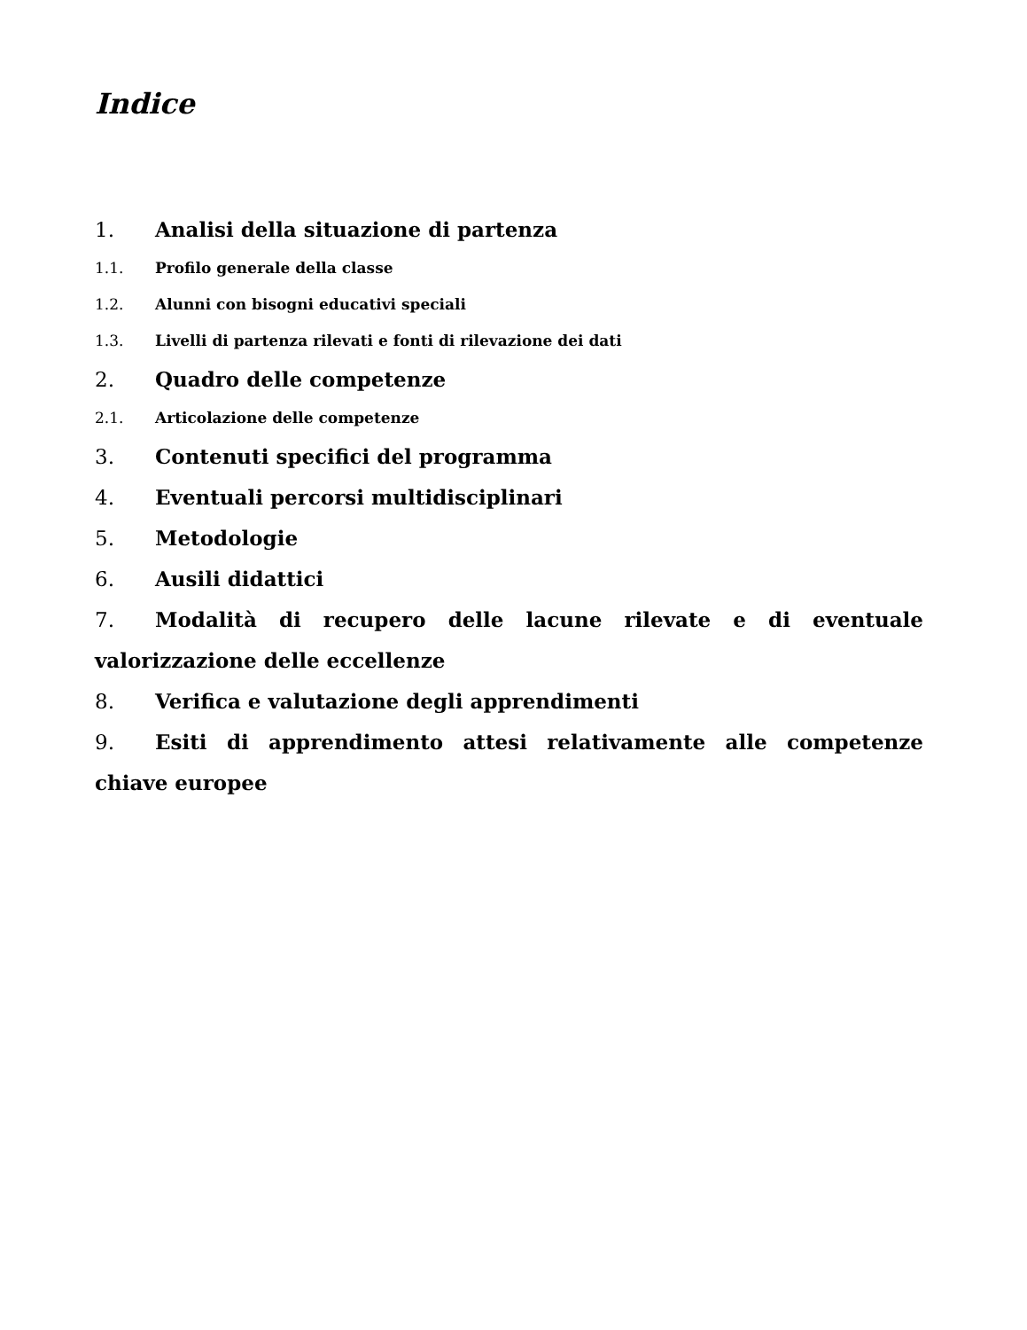Indice
1. Analisi della situazione di partenza
1.1. Profilo generale della classe
1.2. Alunni con bisogni educativi speciali
1.3. Livelli di partenza rilevati e fonti di rilevazione dei dati
2. Quadro delle competenze
2.1. Articolazione delle competenze
3. Contenuti specifici del programma
4. Eventuali percorsi multidisciplinari
5. Metodologie
6. Ausili didattici
7. Modalità di recupero delle lacune rilevate e di eventuale valorizzazione delle eccellenze
8. Verifica e valutazione degli apprendimenti
9. Esiti di apprendimento attesi relativamente alle competenze chiave europee